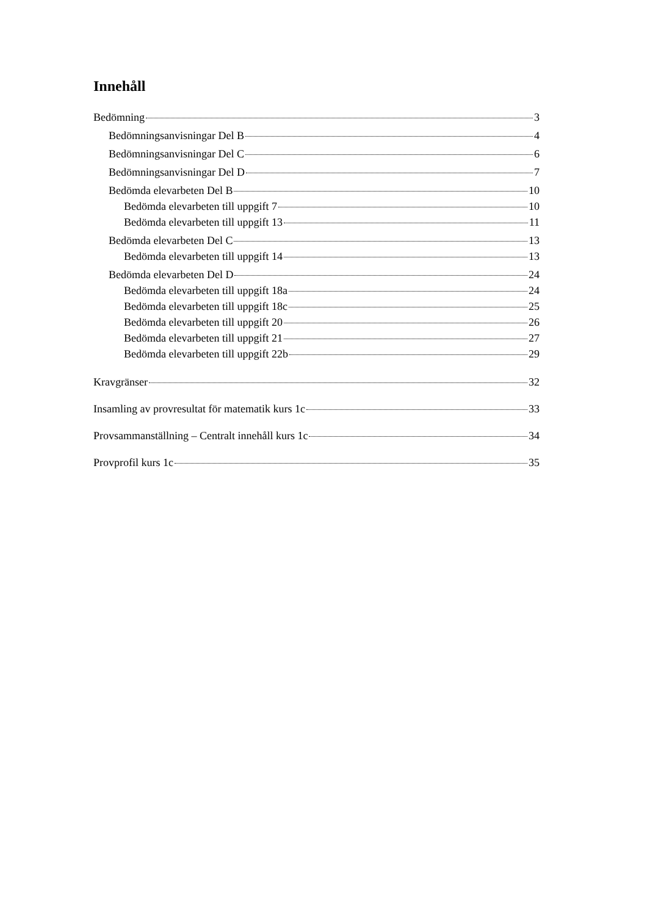Innehåll
Bedömning 3
Bedömningsanvisningar Del B 4
Bedömningsanvisningar Del C 6
Bedömningsanvisningar Del D 7
Bedömda elevarbeten Del B 10
Bedömda elevarbeten till uppgift 7 10
Bedömda elevarbeten till uppgift 13 11
Bedömda elevarbeten Del C 13
Bedömda elevarbeten till uppgift 14 13
Bedömda elevarbeten Del D 24
Bedömda elevarbeten till uppgift 18a 24
Bedömda elevarbeten till uppgift 18c 25
Bedömda elevarbeten till uppgift 20 26
Bedömda elevarbeten till uppgift 21 27
Bedömda elevarbeten till uppgift 22b 29
Kravgränser 32
Insamling av provresultat för matematik kurs 1c 33
Provsammanställning – Centralt innehåll kurs 1c 34
Provprofil kurs 1c 35